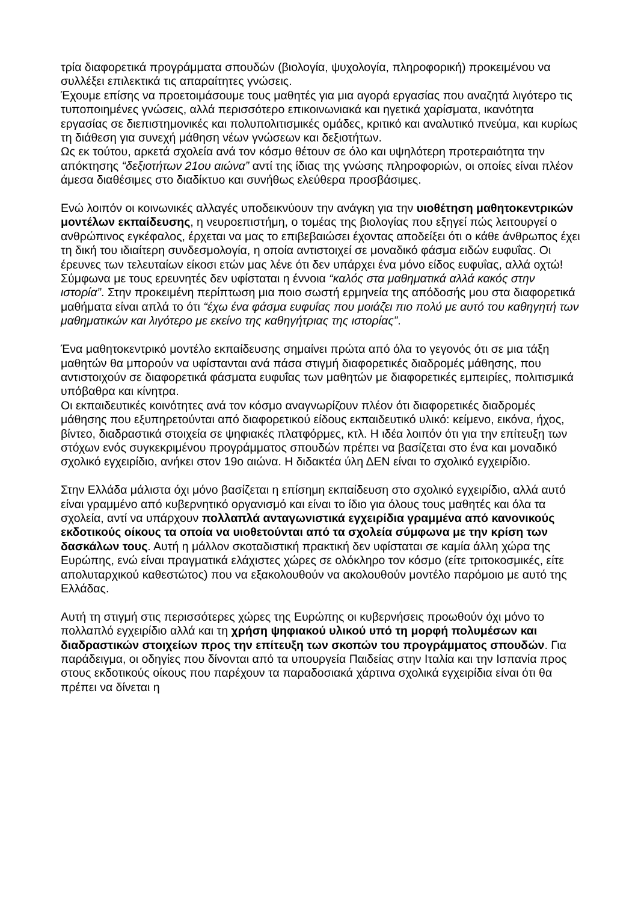τρία διαφορετικά προγράμματα σπουδών (βιολογία, ψυχολογία, πληροφορική) προκειμένου να συλλέξει επιλεκτικά τις απαραίτητες γνώσεις.
Έχουμε επίσης να προετοιμάσουμε τους μαθητές για μια αγορά εργασίας που αναζητά λιγότερο τις τυποποιημένες γνώσεις, αλλά περισσότερο επικοινωνιακά και ηγετικά χαρίσματα, ικανότητα εργασίας σε διεπιστημονικές και πολυπολιτισμικές ομάδες, κριτικό και αναλυτικό πνεύμα, και κυρίως τη διάθεση για συνεχή μάθηση νέων γνώσεων και δεξιοτήτων.
Ως εκ τούτου, αρκετά σχολεία ανά τον κόσμο θέτουν σε όλο και υψηλότερη προτεραιότητα την απόκτησης “δεξιοτήτων 21ου αιώνα” αντί της ίδιας της γνώσης πληροφοριών, οι οποίες είναι πλέον άμεσα διαθέσιμες στο διαδίκτυο και συνήθως ελεύθερα προσβάσιμες.
Ενώ λοιπόν οι κοινωνικές αλλαγές υποδεικνύουν την ανάγκη για την υιοθέτηση μαθητοκεντρικών μοντέλων εκπαίδευσης, η νευροεπιστήμη, ο τομέας της βιολογίας που εξηγεί πώς λειτουργεί ο ανθρώπινος εγκέφαλος, έρχεται να μας το επιβεβαιώσει έχοντας αποδείξει ότι ο κάθε άνθρωπος έχει τη δική του ιδιαίτερη συνδεσμολογία, η οποία αντιστοιχεί σε μοναδικό φάσμα ειδών ευφυΐας. Οι έρευνες των τελευταίων είκοσι ετών μας λένε ότι δεν υπάρχει ένα μόνο είδος ευφυΐας, αλλά οχτώ! Σύμφωνα με τους ερευνητές δεν υφίσταται η έννοια “καλός στα μαθηματικά αλλά κακός στην ιστορία”. Στην προκειμένη περίπτωση μια ποιο σωστή ερμηνεία της απόδοσής μου στα διαφορετικά μαθήματα είναι απλά το ότι “έχω ένα φάσμα ευφυΐας που μοιάζει πιο πολύ με αυτό του καθηγητή των μαθηματικών και λιγότερο με εκείνο της καθηγήτριας της ιστορίας”.
Ένα μαθητοκεντρικό μοντέλο εκπαίδευσης σημαίνει πρώτα από όλα το γεγονός ότι σε μια τάξη μαθητών θα μπορούν να υφίστανται ανά πάσα στιγμή διαφορετικές διαδρομές μάθησης, που αντιστοιχούν σε διαφορετικά φάσματα ευφυΐας των μαθητών με διαφορετικές εμπειρίες, πολιτισμικά υπόβαθρα και κίνητρα.
Οι εκπαιδευτικές κοινότητες ανά τον κόσμο αναγνωρίζουν πλέον ότι διαφορετικές διαδρομές μάθησης που εξυπηρετούνται από διαφορετικού είδους εκπαιδευτικό υλικό: κείμενο, εικόνα, ήχος, βίντεο, διαδραστικά στοιχεία σε ψηφιακές πλατφόρμες, κτλ. Η ιδέα λοιπόν ότι για την επίτευξη των στόχων ενός συγκεκριμένου προγράμματος σπουδών πρέπει να βασίζεται στο ένα και μοναδικό σχολικό εγχειρίδιο, ανήκει στον 19ο αιώνα. Η διδακτέα ύλη ΔΕΝ είναι το σχολικό εγχειρίδιο.
Στην Ελλάδα μάλιστα όχι μόνο βασίζεται η επίσημη εκπαίδευση στο σχολικό εγχειρίδιο, αλλά αυτό είναι γραμμένο από κυβερνητικό οργανισμό και είναι το ίδιο για όλους τους μαθητές και όλα τα σχολεία, αντί να υπάρχουν πολλαπλά ανταγωνιστικά εγχειρίδια γραμμένα από κανονικούς εκδοτικούς οίκους τα οποία να υιοθετούνται από τα σχολεία σύμφωνα με την κρίση των δασκάλων τους. Αυτή η μάλλον σκοταδιστική πρακτική δεν υφίσταται σε καμία άλλη χώρα της Ευρώπης, ενώ είναι πραγματικά ελάχιστες χώρες σε ολόκληρο τον κόσμο (είτε τριτοκοσμικές, είτε απολυταρχικού καθεστώτος) που να εξακολουθούν να ακολουθούν μοντέλο παρόμοιο με αυτό της Ελλάδας.
Αυτή τη στιγμή στις περισσότερες χώρες της Ευρώπης οι κυβερνήσεις προωθούν όχι μόνο το πολλαπλό εγχειρίδιο αλλά και τη χρήση ψηφιακού υλικού υπό τη μορφή πολυμέσων και διαδραστικών στοιχείων προς την επίτευξη των σκοπών του προγράμματος σπουδών. Για παράδειγμα, οι οδηγίες που δίνονται από τα υπουργεία Παιδείας στην Ιταλία και την Ισπανία προς στους εκδοτικούς οίκους που παρέχουν τα παραδοσιακά χάρτινα σχολικά εγχειρίδια είναι ότι θα πρέπει να δίνεται η